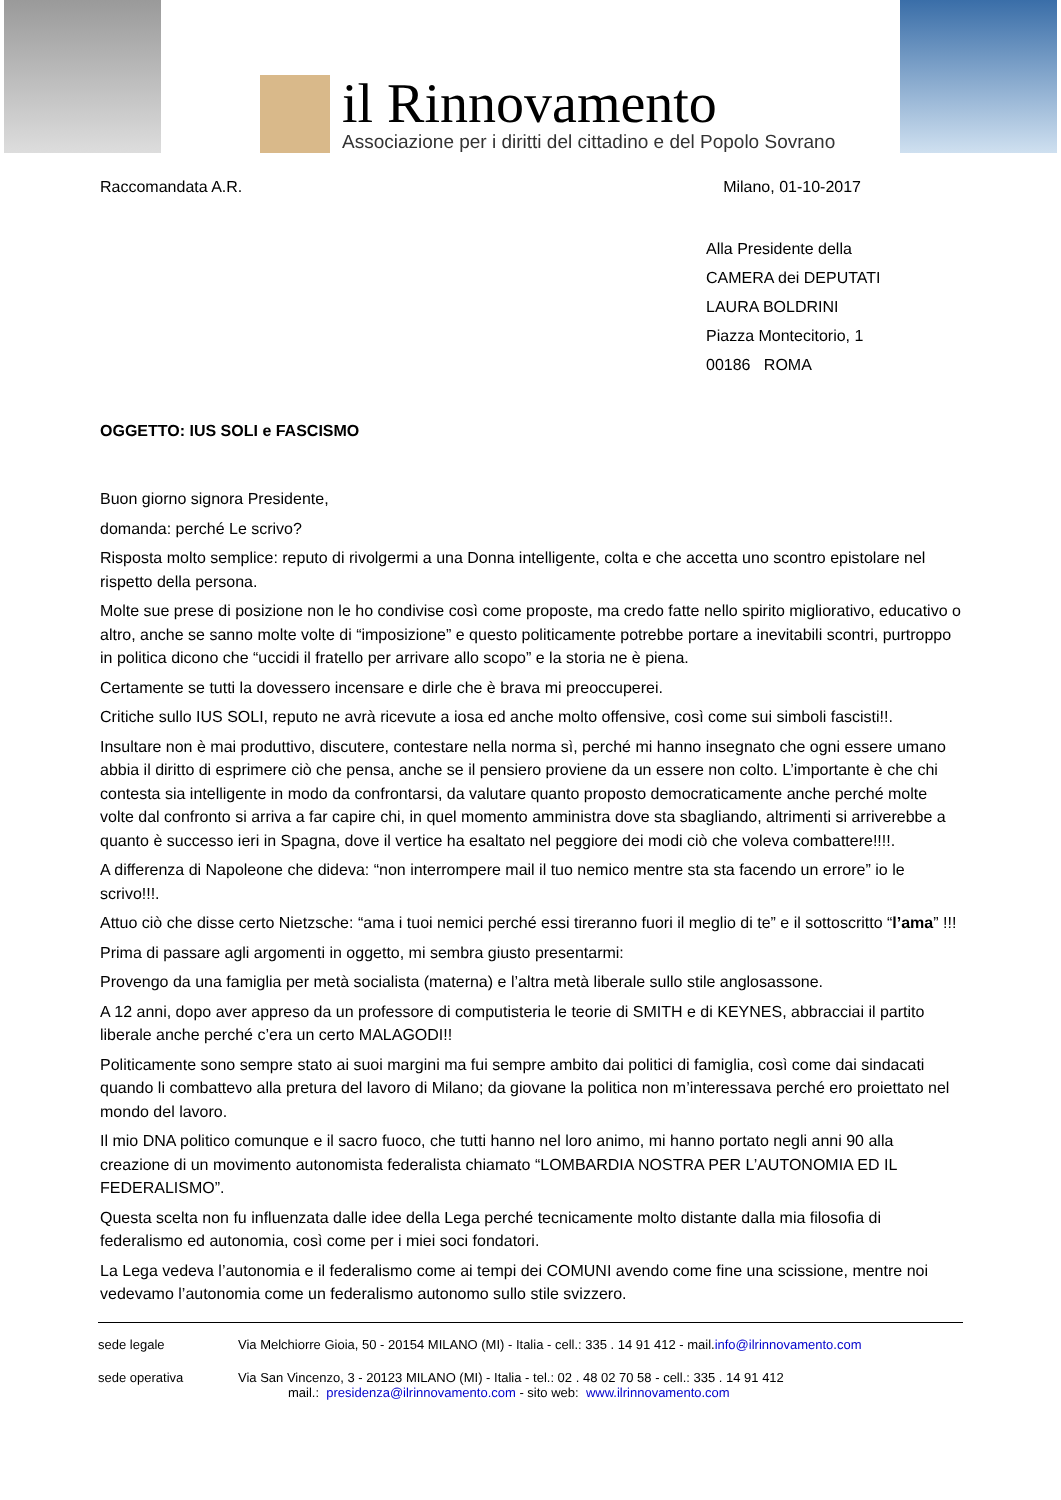il Rinnovamento
Associazione per i diritti del cittadino e del Popolo Sovrano
Raccomandata A.R. Milano, 01-10-2017
Alla Presidente della
CAMERA dei DEPUTATI
LAURA BOLDRINI
Piazza Montecitorio, 1
00186 ROMA
OGGETTO: IUS SOLI e FASCISMO
Buon giorno signora Presidente,
domanda: perché Le scrivo?
Risposta molto semplice: reputo di rivolgermi a una Donna intelligente, colta e che accetta uno scontro epistolare nel rispetto della persona.
Molte sue prese di posizione non le ho condivise così come proposte, ma credo fatte nello spirito migliorativo, educativo o altro, anche se sanno molte volte di “imposizione” e questo politicamente potrebbe portare a inevitabili scontri, purtroppo in politica dicono che “uccidi il fratello per arrivare allo scopo” e la storia ne è piena.
Certamente se tutti la dovessero incensare e dirle che è brava mi preoccuperei.
Critiche sullo IUS SOLI, reputo ne avrà ricevute a iosa ed anche molto offensive, così come sui simboli fascisti!!.
Insultare non è mai produttivo, discutere, contestare nella norma sì, perché mi hanno insegnato che ogni essere umano abbia il diritto di esprimere ciò che pensa, anche se il pensiero proviene da un essere non colto. L’importante è che chi contesta sia intelligente in modo da confrontarsi, da valutare quanto proposto democraticamente anche perché molte volte dal confronto si arriva a far capire chi, in quel momento amministra dove sta sbagliando, altrimenti si arriverebbe a quanto è successo ieri in Spagna, dove il vertice ha esaltato nel peggiore dei modi ciò che voleva combattere!!!!.
A differenza di Napoleone che dideva: “non interrompere mail il tuo nemico mentre sta sta facendo un errore” io le scrivo!!!.
Attuo ciò che disse certo Nietzsche: “ama i tuoi nemici perché essi tireranno fuori il meglio di te” e il sottoscritto “l’ama” !!!
Prima di passare agli argomenti in oggetto, mi sembra giusto presentarmi:
Provengo da una famiglia per metà socialista (materna) e l’altra metà liberale sullo stile anglosassone.
A 12 anni, dopo aver appreso da un professore di computisteria le teorie di SMITH e di KEYNES, abbracciai il partito liberale anche perché c’era un certo MALAGODI!!
Politicamente sono sempre stato ai suoi margini ma fui sempre ambito dai politici di famiglia, così come dai sindacati quando li combattevo alla pretura del lavoro di Milano; da giovane la politica non m’interessava perché ero proiettato nel mondo del lavoro.
Il mio DNA politico comunque e il sacro fuoco, che tutti hanno nel loro animo, mi hanno portato negli anni 90 alla creazione di un movimento autonomista federalista chiamato “LOMBARDIA NOSTRA PER L’AUTONOMIA ED IL FEDERALISMO”.
Questa scelta non fu influenzata dalle idee della Lega perché tecnicamente molto distante dalla mia filosofia di federalismo ed autonomia, così come per i miei soci fondatori.
La Lega vedeva l’autonomia e il federalismo come ai tempi dei COMUNI avendo come fine una scissione, mentre noi vedevamo l’autonomia come un federalismo autonomo sullo stile svizzero.
sede legale Via Melchiorre Gioia, 50 - 20154 MILANO (MI) - Italia - cell.: 335 . 14 91 412 - mail.info@ilrinnovamento.com
sede operativa Via San Vincenzo, 3 - 20123 MILANO (MI) - Italia - tel.: 02 . 48 02 70 58 - cell.: 335 . 14 91 412
mail.: presidenza@ilrinnovamento.com - sito web: www.ilrinnovamento.com